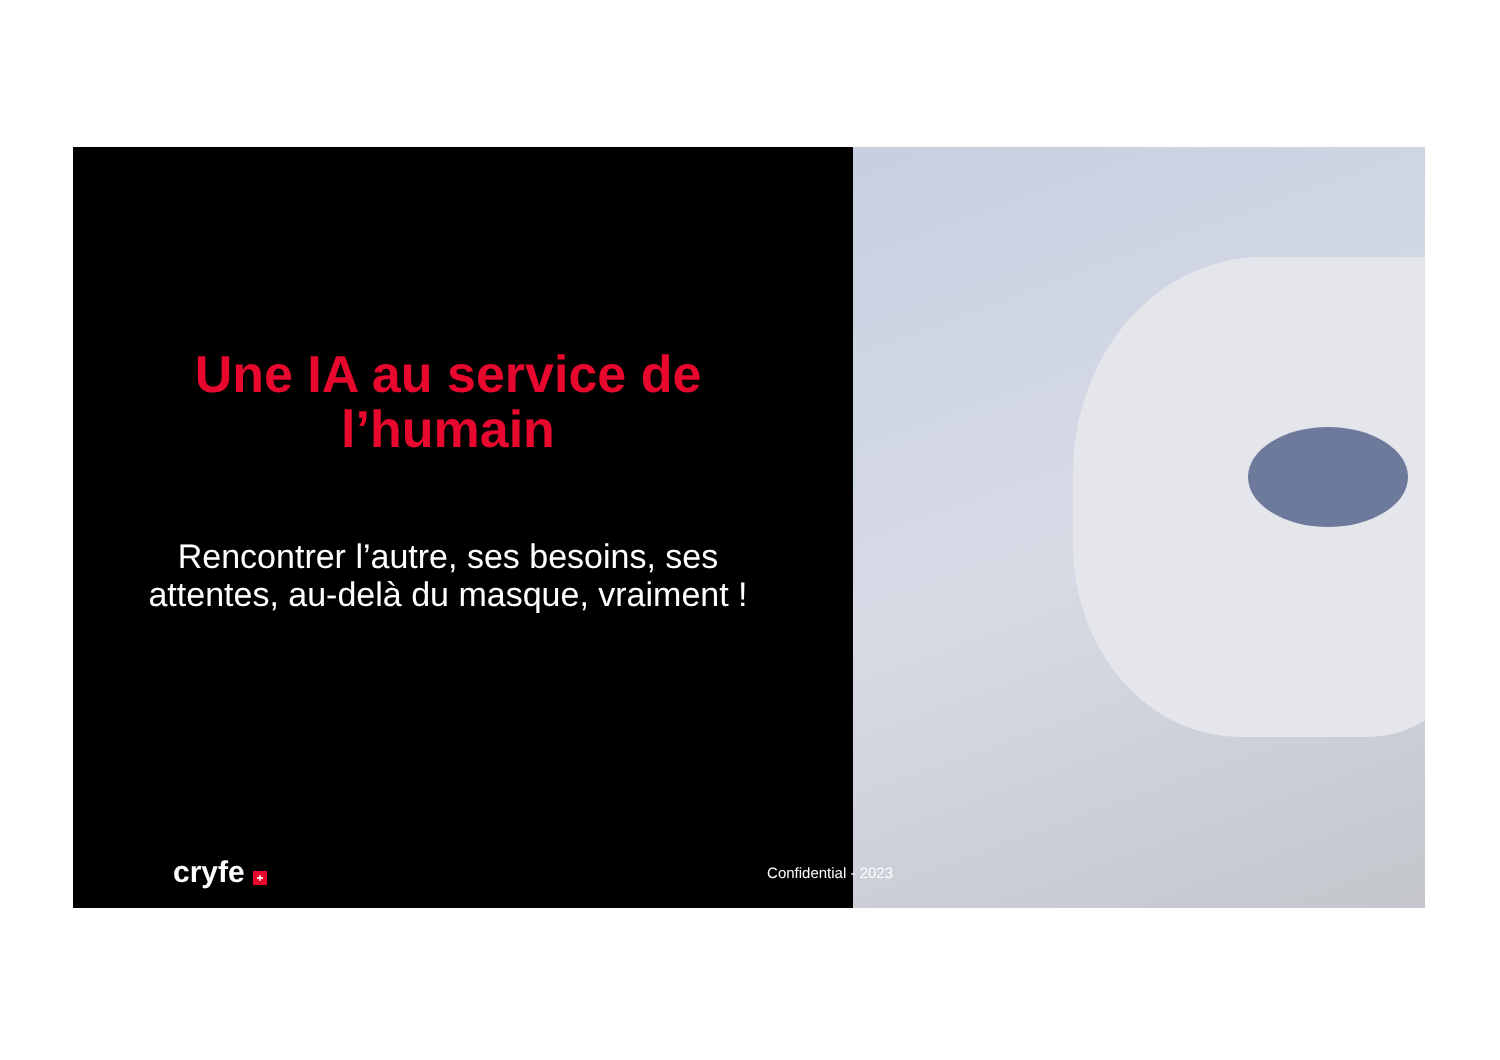Une IA au service de l’humain
Rencontrer l’autre, ses besoins, ses attentes, au-delà du masque, vraiment !
cryfe +
Confidential - 2023